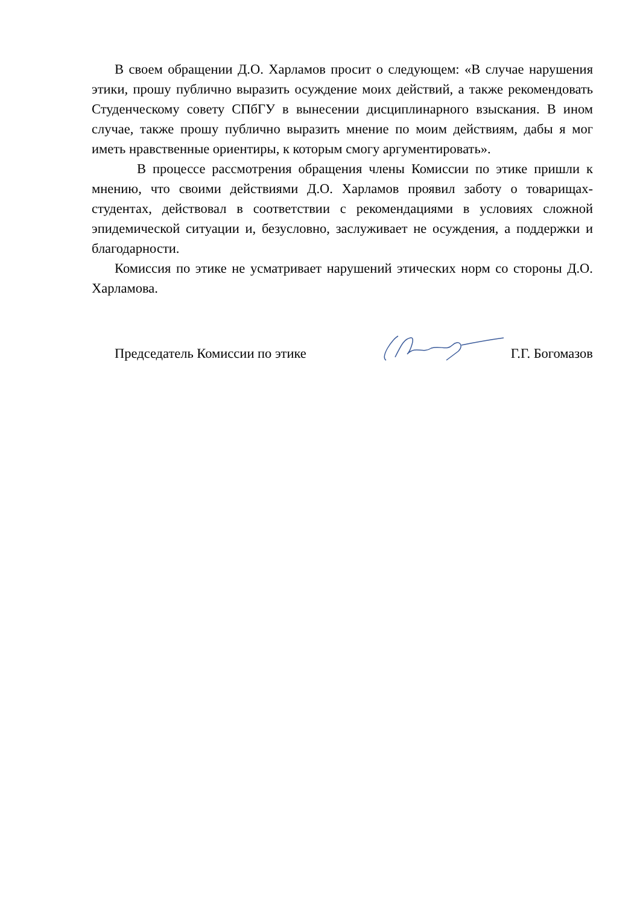В своем обращении Д.О. Харламов просит о следующем: «В случае нарушения этики, прошу публично выразить осуждение моих действий, а также рекомендовать Студенческому совету СПбГУ в вынесении дисциплинарного взыскания. В ином случае, также прошу публично выразить мнение по моим действиям, дабы я мог иметь нравственные ориентиры, к которым смогу аргументировать».
В процессе рассмотрения обращения члены Комиссии по этике пришли к мнению, что своими действиями Д.О. Харламов проявил заботу о товарищах-студентах, действовал в соответствии с рекомендациями в условиях сложной эпидемической ситуации и, безусловно, заслуживает не осуждения, а поддержки и благодарности.
Комиссия по этике не усматривает нарушений этических норм со стороны Д.О. Харламова.
Председатель Комиссии по этике
Г.Г. Богомазов